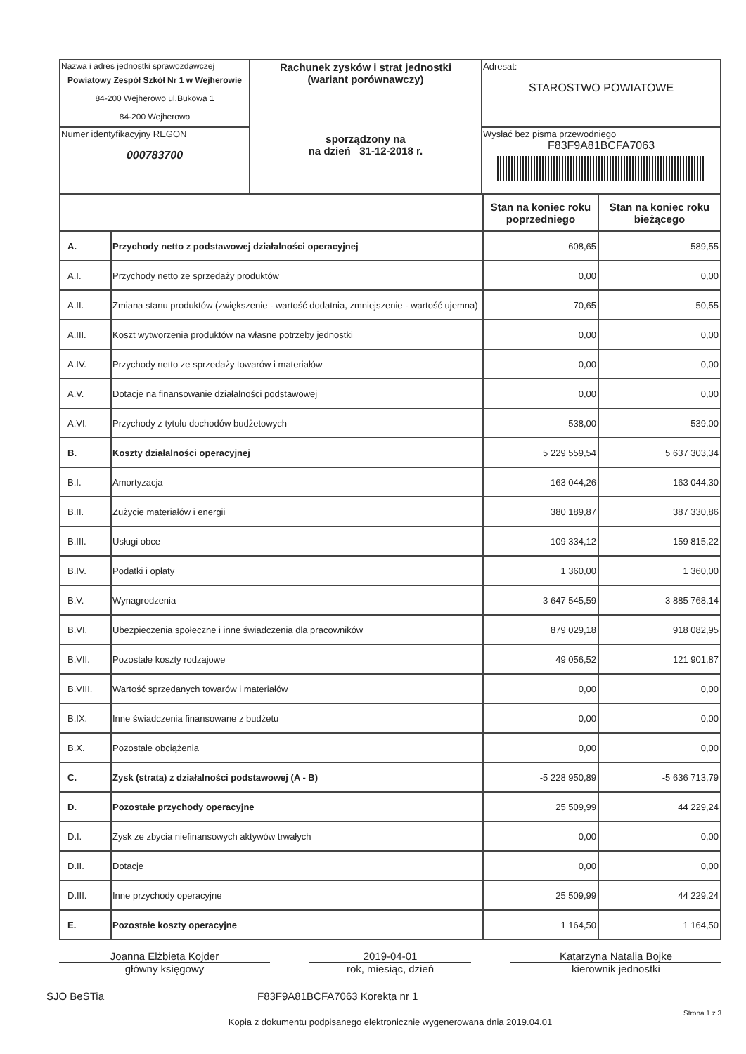| Nazwa i adres jednostki sprawozdawczej Powiatowy Zespół Szkół Nr 1 w Wejherowie 84-200 Wejherowo ul.Bukowa 1 84-200 Wejherowo | Rachunek zysków i strat jednostki (wariant porównawczy) sporządzony na na dzień 31-12-2018 r. | Adresat: STAROSTWO POWIATOWE |
| Numer identyfikacyjny REGON 000783700 | | Wysłać bez pisma przewodniego F83F9A81BCFA7063 |
| | | Stan na koniec roku poprzedniego | Stan na koniec roku bieżącego |
| --- | --- | --- | --- |
| A. | Przychody netto z podstawowej działalności operacyjnej | 608,65 | 589,55 |
| A.I. | Przychody netto ze sprzedaży produktów | 0,00 | 0,00 |
| A.II. | Zmiana stanu produktów (zwiększenie - wartość dodatnia, zmniejszenie - wartość ujemna) | 70,65 | 50,55 |
| A.III. | Koszt wytworzenia produktów na własne potrzeby jednostki | 0,00 | 0,00 |
| A.IV. | Przychody netto ze sprzedaży towarów i materiałów | 0,00 | 0,00 |
| A.V. | Dotacje na finansowanie działalności podstawowej | 0,00 | 0,00 |
| A.VI. | Przychody z tytułu dochodów budżetowych | 538,00 | 539,00 |
| B. | Koszty działalności operacyjnej | 5 229 559,54 | 5 637 303,34 |
| B.I. | Amortyzacja | 163 044,26 | 163 044,30 |
| B.II. | Zużycie materiałów i energii | 380 189,87 | 387 330,86 |
| B.III. | Usługi obce | 109 334,12 | 159 815,22 |
| B.IV. | Podatki i opłaty | 1 360,00 | 1 360,00 |
| B.V. | Wynagrodzenia | 3 647 545,59 | 3 885 768,14 |
| B.VI. | Ubezpieczenia społeczne i inne świadczenia dla pracowników | 879 029,18 | 918 082,95 |
| B.VII. | Pozostałe koszty rodzajowe | 49 056,52 | 121 901,87 |
| B.VIII. | Wartość sprzedanych towarów i materiałów | 0,00 | 0,00 |
| B.IX. | Inne świadczenia finansowane z budżetu | 0,00 | 0,00 |
| B.X. | Pozostałe obciążenia | 0,00 | 0,00 |
| C. | Zysk (strata) z działalności podstawowej (A - B) | -5 228 950,89 | -5 636 713,79 |
| D. | Pozostałe przychody operacyjne | 25 509,99 | 44 229,24 |
| D.I. | Zysk ze zbycia niefinansowych aktywów trwałych | 0,00 | 0,00 |
| D.II. | Dotacje | 0,00 | 0,00 |
| D.III. | Inne przychody operacyjne | 25 509,99 | 44 229,24 |
| E. | Pozostałe koszty operacyjne | 1 164,50 | 1 164,50 |
Joanna Elżbieta Kojder
główny księgowy
2019-04-01
rok, miesiąc, dzień
Katarzyna Natalia Bojke
kierownik jednostki
SJO BeSTia F83F9A81BCFA7063 Korekta nr 1
Strona 1 z 3
Kopia z dokumentu podpisanego elektronicznie wygenerowana dnia 2019.04.01